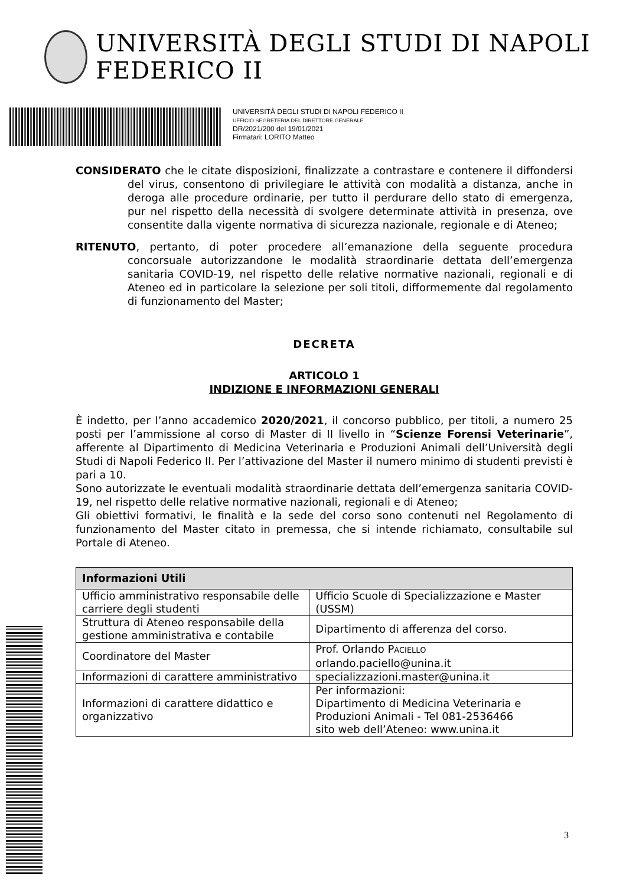UNIVERSITÀ DEGLI STUDI DI NAPOLI FEDERICO II
UNIVERSITÀ DEGLI STUDI DI NAPOLI FEDERICO II
UFFICIO SEGRETERIA DEL DIRETTORE GENERALE
DR/2021/200 del 19/01/2021
Firmatari: LORITO Matteo
CONSIDERATO che le citate disposizioni, finalizzate a contrastare e contenere il diffondersi del virus, consentono di privilegiare le attività con modalità a distanza, anche in deroga alle procedure ordinarie, per tutto il perdurare dello stato di emergenza, pur nel rispetto della necessità di svolgere determinate attività in presenza, ove consentite dalla vigente normativa di sicurezza nazionale, regionale e di Ateneo;
RITENUTO, pertanto, di poter procedere all’emanazione della seguente procedura concorsuale autorizzandone le modalità straordinarie dettata dell’emergenza sanitaria COVID-19, nel rispetto delle relative normative nazionali, regionali e di Ateneo ed in particolare la selezione per soli titoli, difformemente dal regolamento di funzionamento del Master;
DECRETA
ARTICOLO 1
INDIZIONE E INFORMAZIONI GENERALI
È indetto, per l’anno accademico 2020/2021, il concorso pubblico, per titoli, a numero 25 posti per l’ammissione al corso di Master di II livello in “Scienze Forensi Veterinarie”, afferente al Dipartimento di Medicina Veterinaria e Produzioni Animali dell’Università degli Studi di Napoli Federico II. Per l’attivazione del Master il numero minimo di studenti previsti è pari a 10.
Sono autorizzate le eventuali modalità straordinarie dettata dell’emergenza sanitaria COVID-19, nel rispetto delle relative normative nazionali, regionali e di Ateneo;
Gli obiettivi formativi, le finalità e la sede del corso sono contenuti nel Regolamento di funzionamento del Master citato in premessa, che si intende richiamato, consultabile sul Portale di Ateneo.
| Informazioni Utili | |
| --- | --- |
| Ufficio amministrativo responsabile delle carriere degli studenti | Ufficio Scuole di Specializzazione e Master (USSM) |
| Struttura di Ateneo responsabile della gestione amministrativa e contabile | Dipartimento di afferenza del corso. |
| Coordinatore del Master | Prof. Orlando P ACIELLO orlando.paciello@unina.it |
| Informazioni di carattere amministrativo | specializzazioni.master@unina.it |
| Informazioni di carattere didattico e organizzativo | Per informazioni: Dipartimento di Medicina Veterinaria e Produzioni Animali - Tel 081-2536466 sito web dell’Ateneo: www.unina.it |
3